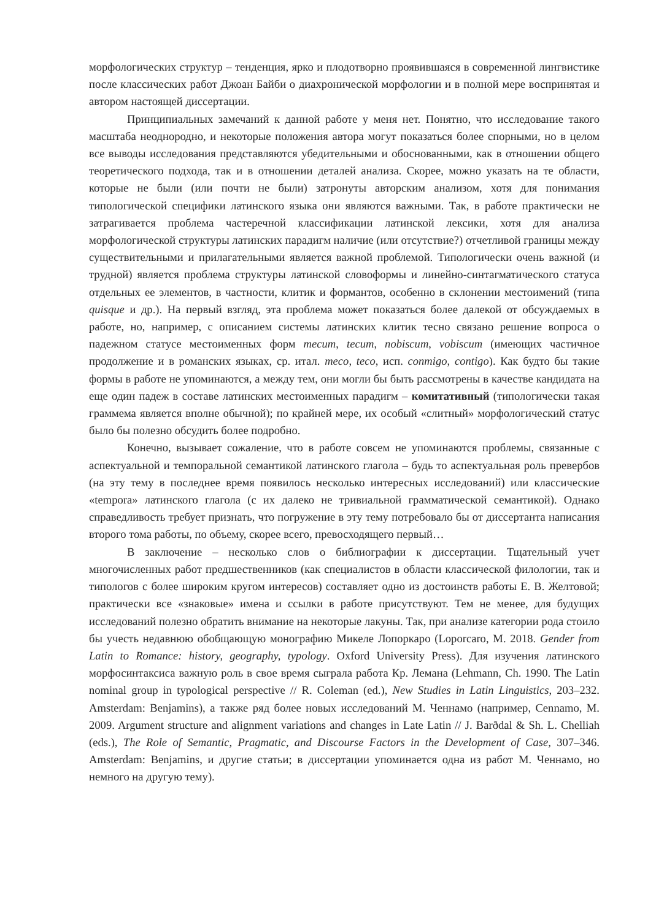морфологических структур – тенденция, ярко и плодотворно проявившаяся в современной лингвистике после классических работ Джоан Байби о диахронической морфологии и в полной мере воспринятая и автором настоящей диссертации.
Принципиальных замечаний к данной работе у меня нет. Понятно, что исследование такого масштаба неоднородно, и некоторые положения автора могут показаться более спорными, но в целом все выводы исследования представляются убедительными и обоснованными, как в отношении общего теоретического подхода, так и в отношении деталей анализа. Скорее, можно указать на те области, которые не были (или почти не были) затронуты авторским анализом, хотя для понимания типологической специфики латинского языка они являются важными. Так, в работе практически не затрагивается проблема частеречной классификации латинской лексики, хотя для анализа морфологической структуры латинских парадигм наличие (или отсутствие?) отчетливой границы между существительными и прилагательными является важной проблемой. Типологически очень важной (и трудной) является проблема структуры латинской словоформы и линейно-синтагматического статуса отдельных ее элементов, в частности, клитик и формантов, особенно в склонении местоимений (типа quisque и др.). На первый взгляд, эта проблема может показаться более далекой от обсуждаемых в работе, но, например, с описанием системы латинских клитик тесно связано решение вопроса о падежном статусе местоименных форм mecum, tecum, nobiscum, vobiscum (имеющих частичное продолжение и в романских языках, ср. итал. meco, teco, исп. conmigo, contigo). Как будто бы такие формы в работе не упоминаются, а между тем, они могли бы быть рассмотрены в качестве кандидата на еще один падеж в составе латинских местоименных парадигм – комитативный (типологически такая граммема является вполне обычной); по крайней мере, их особый «слитный» морфологический статус было бы полезно обсудить более подробно.
Конечно, вызывает сожаление, что в работе совсем не упоминаются проблемы, связанные с аспектуальной и темпоральной семантикой латинского глагола – будь то аспектуальная роль превербов (на эту тему в последнее время появилось несколько интересных исследований) или классические «tempora» латинского глагола (с их далеко не тривиальной грамматической семантикой). Однако справедливость требует признать, что погружение в эту тему потребовало бы от диссертанта написания второго тома работы, по объему, скорее всего, превосходящего первый…
В заключение – несколько слов о библиографии к диссертации. Тщательный учет многочисленных работ предшественников (как специалистов в области классической филологии, так и типологов с более широким кругом интересов) составляет одно из достоинств работы Е. В. Желтовой; практически все «знаковые» имена и ссылки в работе присутствуют. Тем не менее, для будущих исследований полезно обратить внимание на некоторые лакуны. Так, при анализе категории рода стоило бы учесть недавнюю обобщающую монографию Микеле Лопоркаро (Loporcaro, M. 2018. Gender from Latin to Romance: history, geography, typology. Oxford University Press). Для изучения латинского морфосинтаксиса важную роль в свое время сыграла работа Кр. Лемана (Lehmann, Ch. 1990. The Latin nominal group in typological perspective // R. Coleman (ed.), New Studies in Latin Linguistics, 203–232. Amsterdam: Benjamins), а также ряд более новых исследований М. Ченнамо (например, Cennamo, M. 2009. Argument structure and alignment variations and changes in Late Latin // J. Barðdal & Sh. L. Chelliah (eds.), The Role of Semantic, Pragmatic, and Discourse Factors in the Development of Case, 307–346. Amsterdam: Benjamins, и другие статьи; в диссертации упоминается одна из работ М. Ченнамо, но немного на другую тему).